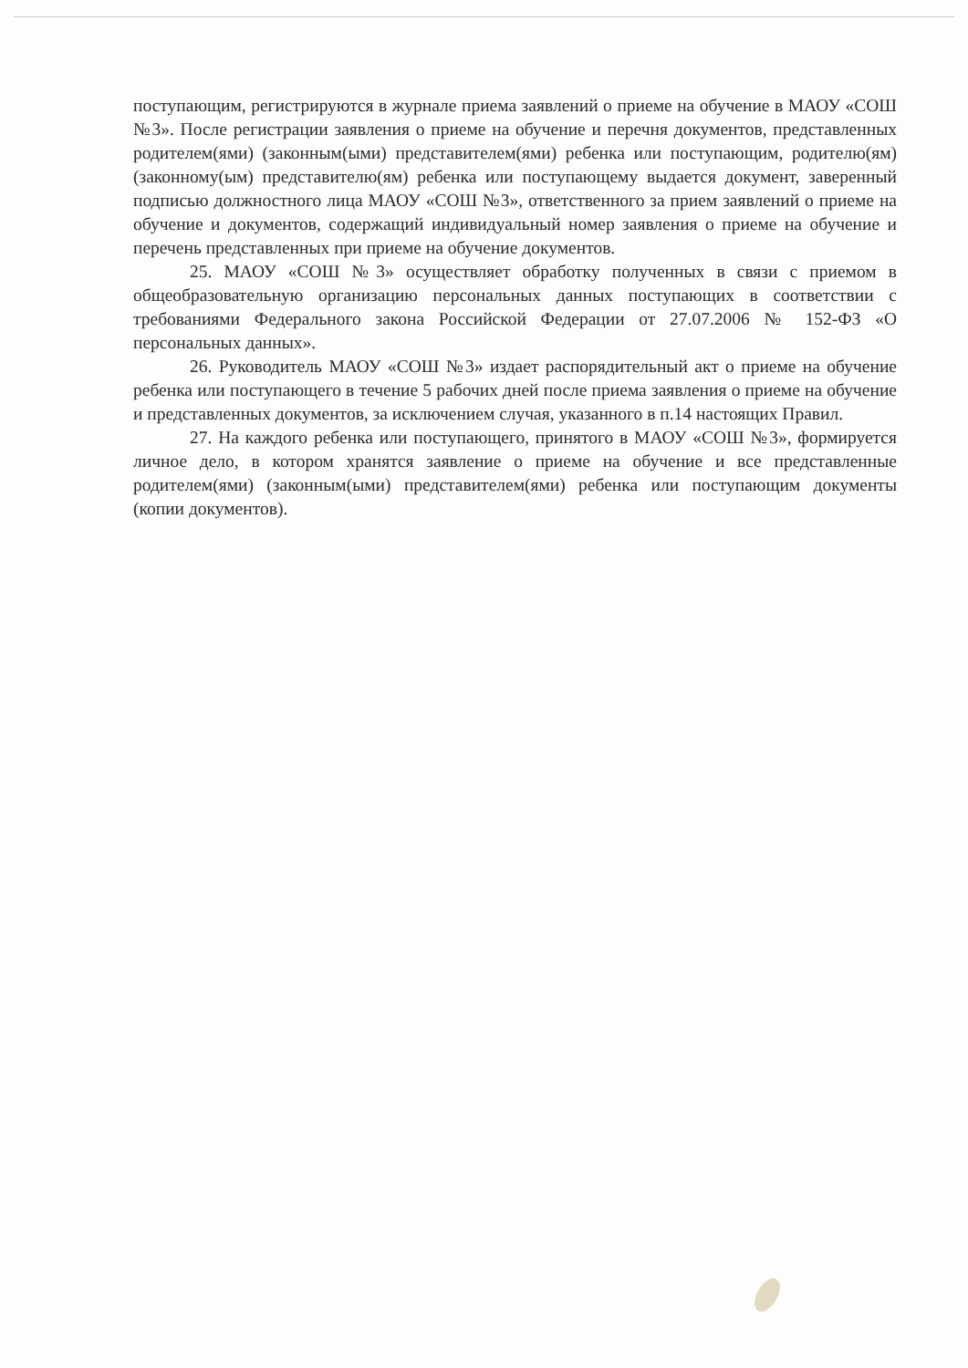поступающим, регистрируются в журнале приема заявлений о приеме на обучение в МАОУ «СОШ №3». После регистрации заявления о приеме на обучение и перечня документов, представленных родителем(ями) (законным(ыми) представителем(ями) ребенка или поступающим, родителю(ям) (законному(ым) представителю(ям) ребенка или поступающему выдается документ, заверенный подписью должностного лица МАОУ «СОШ №3», ответственного за прием заявлений о приеме на обучение и документов, содержащий индивидуальный номер заявления о приеме на обучение и перечень представленных при приеме на обучение документов.
25. МАОУ «СОШ №3» осуществляет обработку полученных в связи с приемом в общеобразовательную организацию персональных данных поступающих в соответствии с требованиями Федерального закона Российской Федерации от 27.07.2006 № 152-ФЗ «О персональных данных».
26. Руководитель МАОУ «СОШ №3» издает распорядительный акт о приеме на обучение ребенка или поступающего в течение 5 рабочих дней после приема заявления о приеме на обучение и представленных документов, за исключением случая, указанного в п.14 настоящих Правил.
27. На каждого ребенка или поступающего, принятого в МАОУ «СОШ №3», формируется личное дело, в котором хранятся заявление о приеме на обучение и все представленные родителем(ями) (законным(ыми) представителем(ями) ребенка или поступающим документы (копии документов).